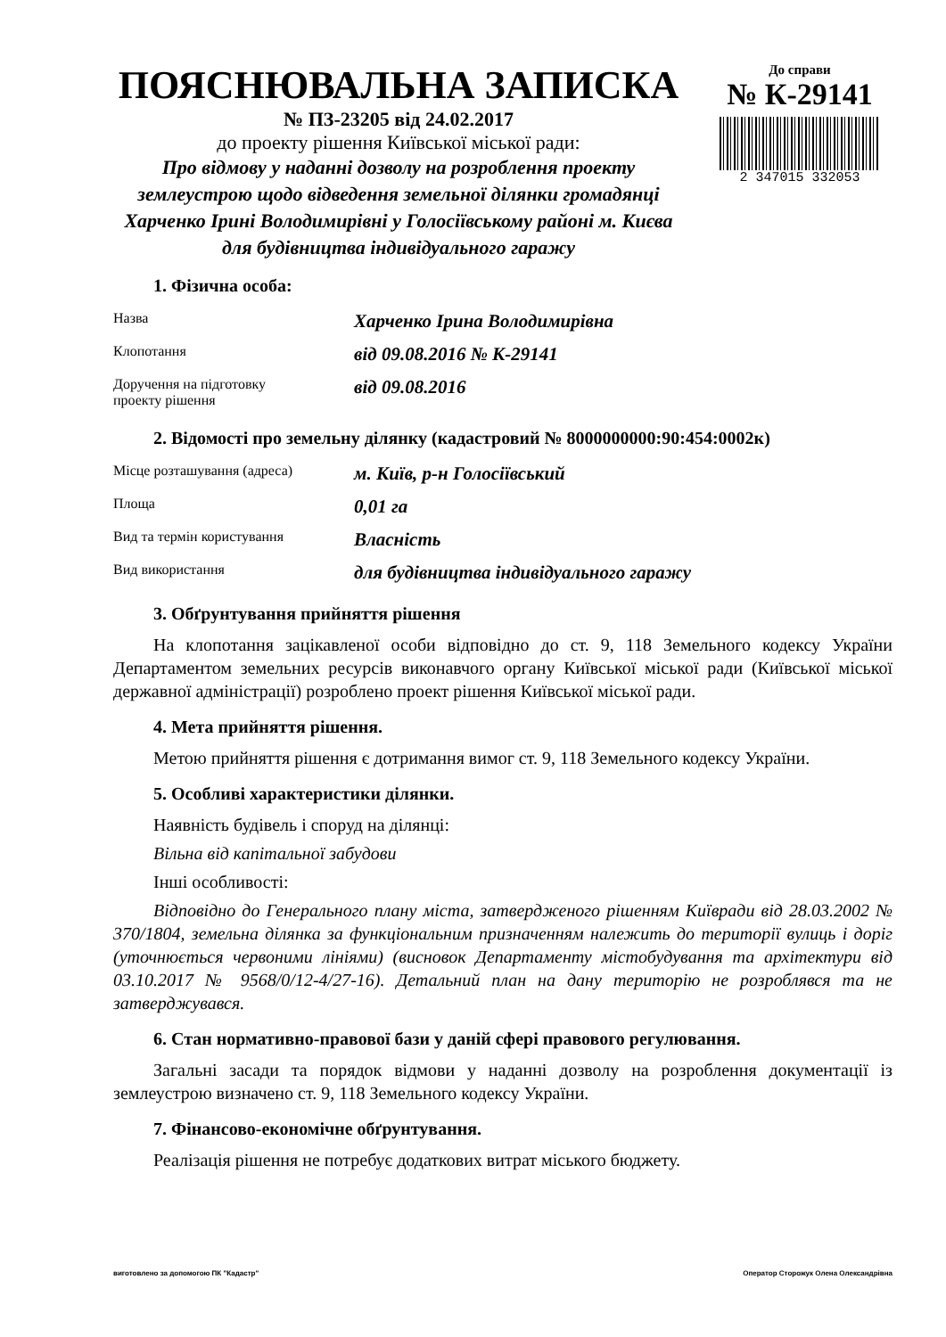ПОЯСНЮВАЛЬНА ЗАПИСКА
№ ПЗ-23205 від 24.02.2017
до проекту рішення Київської міської ради:
Про відмову у наданні дозволу на розроблення проекту землеустрою щодо відведення земельної ділянки громадянці Харченко Ірині Володимирівні у Голосіївському районі м. Києва для будівництва індивідуального гаражу
До справи
№ К-29141
2 347015 332053
1. Фізична особа:
| Назва | Харченко Ірина Володимирівна |
| Клопотання | від 09.08.2016 № К-29141 |
| Доручення на підготовку проекту рішення | від 09.08.2016 |
2. Відомості про земельну ділянку (кадастровий № 8000000000:90:454:0002к)
| Місце розташування (адреса) | м. Київ, р-н Голосіївський |
| Площа | 0,01 га |
| Вид та термін користування | Власність |
| Вид використання | для будівництва індивідуального гаражу |
3. Обґрунтування прийняття рішення
На клопотання зацікавленої особи відповідно до ст. 9, 118 Земельного кодексу України Департаментом земельних ресурсів виконавчого органу Київської міської ради (Київської міської державної адміністрації) розроблено проект рішення Київської міської ради.
4. Мета прийняття рішення.
Метою прийняття рішення є дотримання вимог ст. 9, 118 Земельного кодексу України.
5. Особливі характеристики ділянки.
Наявність будівель і споруд на ділянці:
Вільна від капітальної забудови
Інші особливості:
Відповідно до Генерального плану міста, затвердженого рішенням Київради від 28.03.2002 № 370/1804, земельна ділянка за функціональним призначенням належить до території вулиць і доріг (уточнюється червоними лініями) (висновок Департаменту містобудування та архітектури від 03.10.2017 № 9568/0/12-4/27-16). Детальний план на дану територію не розроблявся та не затверджувався.
6. Стан нормативно-правової бази у даній сфері правового регулювання.
Загальні засади та порядок відмови у наданні дозволу на розроблення документації із землеустрою визначено ст. 9, 118 Земельного кодексу України.
7. Фінансово-економічне обґрунтування.
Реалізація рішення не потребує додаткових витрат міського бюджету.
виготовлено за допомогою ПК "Кадастр" Оператор Сторожук Олена Олександрівна